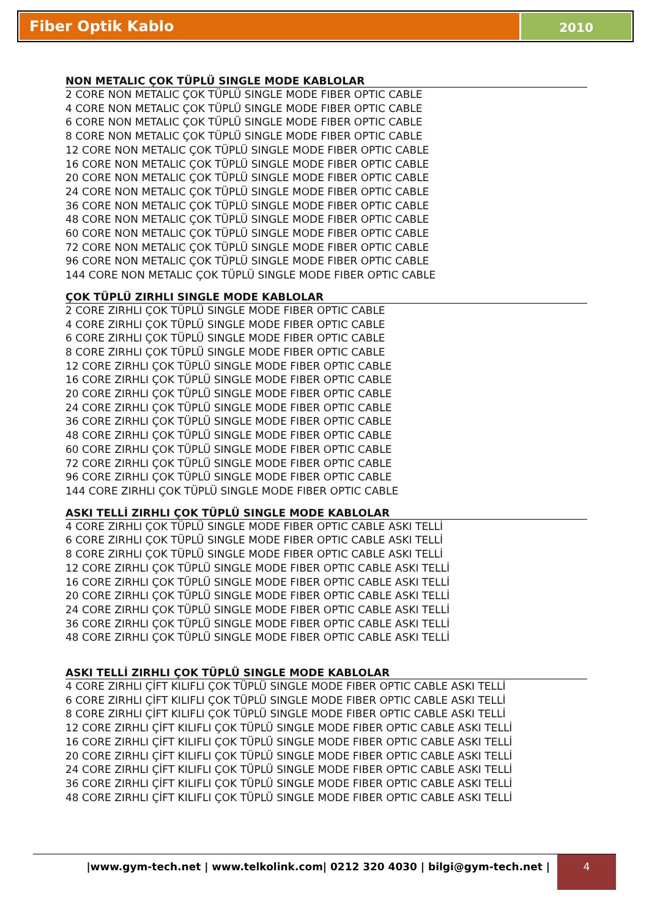Fiber Optik Kablo
2010
NON METALIC ÇOK TÜPLÜ SINGLE MODE KABLOLAR
2 CORE NON METALIC ÇOK TÜPLÜ SINGLE MODE FIBER OPTIC CABLE
4 CORE NON METALIC ÇOK TÜPLÜ SINGLE MODE FIBER OPTIC CABLE
6 CORE NON METALIC ÇOK TÜPLÜ SINGLE MODE FIBER OPTIC CABLE
8 CORE NON METALIC ÇOK TÜPLÜ SINGLE MODE FIBER OPTIC CABLE
12 CORE NON METALIC ÇOK TÜPLÜ SINGLE MODE FIBER OPTIC CABLE
16 CORE NON METALIC ÇOK TÜPLÜ SINGLE MODE FIBER OPTIC CABLE
20 CORE NON METALIC ÇOK TÜPLÜ SINGLE MODE FIBER OPTIC CABLE
24 CORE NON METALIC ÇOK TÜPLÜ SINGLE MODE FIBER OPTIC CABLE
36 CORE NON METALIC ÇOK TÜPLÜ SINGLE MODE FIBER OPTIC CABLE
48 CORE NON METALIC ÇOK TÜPLÜ SINGLE MODE FIBER OPTIC CABLE
60 CORE NON METALIC ÇOK TÜPLÜ SINGLE MODE FIBER OPTIC CABLE
72 CORE NON METALIC ÇOK TÜPLÜ SINGLE MODE FIBER OPTIC CABLE
96 CORE NON METALIC ÇOK TÜPLÜ SINGLE MODE FIBER OPTIC CABLE
144 CORE NON METALIC ÇOK TÜPLÜ SINGLE MODE FIBER OPTIC CABLE
ÇOK TÜPLÜ ZIRHLI SINGLE MODE KABLOLAR
2 CORE ZIRHLI ÇOK TÜPLÜ SINGLE MODE FIBER OPTIC CABLE
4 CORE ZIRHLI ÇOK TÜPLÜ SINGLE MODE FIBER OPTIC CABLE
6 CORE ZIRHLI ÇOK TÜPLÜ SINGLE MODE FIBER OPTIC CABLE
8 CORE ZIRHLI ÇOK TÜPLÜ SINGLE MODE FIBER OPTIC CABLE
12 CORE ZIRHLI ÇOK TÜPLÜ SINGLE MODE FIBER OPTIC CABLE
16 CORE ZIRHLI ÇOK TÜPLÜ SINGLE MODE FIBER OPTIC CABLE
20 CORE ZIRHLI ÇOK TÜPLÜ SINGLE MODE FIBER OPTIC CABLE
24 CORE ZIRHLI ÇOK TÜPLÜ SINGLE MODE FIBER OPTIC CABLE
36 CORE ZIRHLI ÇOK TÜPLÜ SINGLE MODE FIBER OPTIC CABLE
48 CORE ZIRHLI ÇOK TÜPLÜ SINGLE MODE FIBER OPTIC CABLE
60 CORE ZIRHLI ÇOK TÜPLÜ SINGLE MODE FIBER OPTIC CABLE
72 CORE ZIRHLI ÇOK TÜPLÜ SINGLE MODE FIBER OPTIC CABLE
96 CORE ZIRHLI ÇOK TÜPLÜ SINGLE MODE FIBER OPTIC CABLE
144 CORE ZIRHLI ÇOK TÜPLÜ SINGLE MODE FIBER OPTIC CABLE
ASKI TELLİ ZIRHLI ÇOK TÜPLÜ SINGLE MODE KABLOLAR
4 CORE ZIRHLI ÇOK TÜPLÜ SINGLE MODE FIBER OPTIC CABLE ASKI TELLİ
6 CORE ZIRHLI ÇOK TÜPLÜ SINGLE MODE FIBER OPTIC CABLE ASKI TELLİ
8 CORE ZIRHLI ÇOK TÜPLÜ SINGLE MODE FIBER OPTIC CABLE ASKI TELLİ
12 CORE ZIRHLI ÇOK TÜPLÜ SINGLE MODE FIBER OPTIC CABLE ASKI TELLİ
16 CORE ZIRHLI ÇOK TÜPLÜ SINGLE MODE FIBER OPTIC CABLE ASKI TELLİ
20 CORE ZIRHLI ÇOK TÜPLÜ SINGLE MODE FIBER OPTIC CABLE ASKI TELLİ
24 CORE ZIRHLI ÇOK TÜPLÜ SINGLE MODE FIBER OPTIC CABLE ASKI TELLİ
36 CORE ZIRHLI ÇOK TÜPLÜ SINGLE MODE FIBER OPTIC CABLE ASKI TELLİ
48 CORE ZIRHLI ÇOK TÜPLÜ SINGLE MODE FIBER OPTIC CABLE ASKI TELLİ
ASKI TELLİ ZIRHLI ÇOK TÜPLÜ SINGLE MODE KABLOLAR
4 CORE ZIRHLI ÇİFT KILIFLI ÇOK TÜPLÜ SINGLE MODE FIBER OPTIC CABLE ASKI TELLİ
6 CORE ZIRHLI ÇİFT KILIFLI ÇOK TÜPLÜ SINGLE MODE FIBER OPTIC CABLE ASKI TELLİ
8 CORE ZIRHLI ÇİFT KILIFLI ÇOK TÜPLÜ SINGLE MODE FIBER OPTIC CABLE ASKI TELLİ
12 CORE ZIRHLI ÇİFT KILIFLI ÇOK TÜPLÜ SINGLE MODE FIBER OPTIC CABLE ASKI TELLİ
16 CORE ZIRHLI ÇİFT KILIFLI ÇOK TÜPLÜ SINGLE MODE FIBER OPTIC CABLE ASKI TELLİ
20 CORE ZIRHLI ÇİFT KILIFLI ÇOK TÜPLÜ SINGLE MODE FIBER OPTIC CABLE ASKI TELLİ
24 CORE ZIRHLI ÇİFT KILIFLI ÇOK TÜPLÜ SINGLE MODE FIBER OPTIC CABLE ASKI TELLİ
36 CORE ZIRHLI ÇİFT KILIFLI ÇOK TÜPLÜ SINGLE MODE FIBER OPTIC CABLE ASKI TELLİ
48 CORE ZIRHLI ÇİFT KILIFLI ÇOK TÜPLÜ SINGLE MODE FIBER OPTIC CABLE ASKI TELLİ
|www.gym-tech.net | www.telkolink.com| 0212 320 4030 | bilgi@gym-tech.net |
4